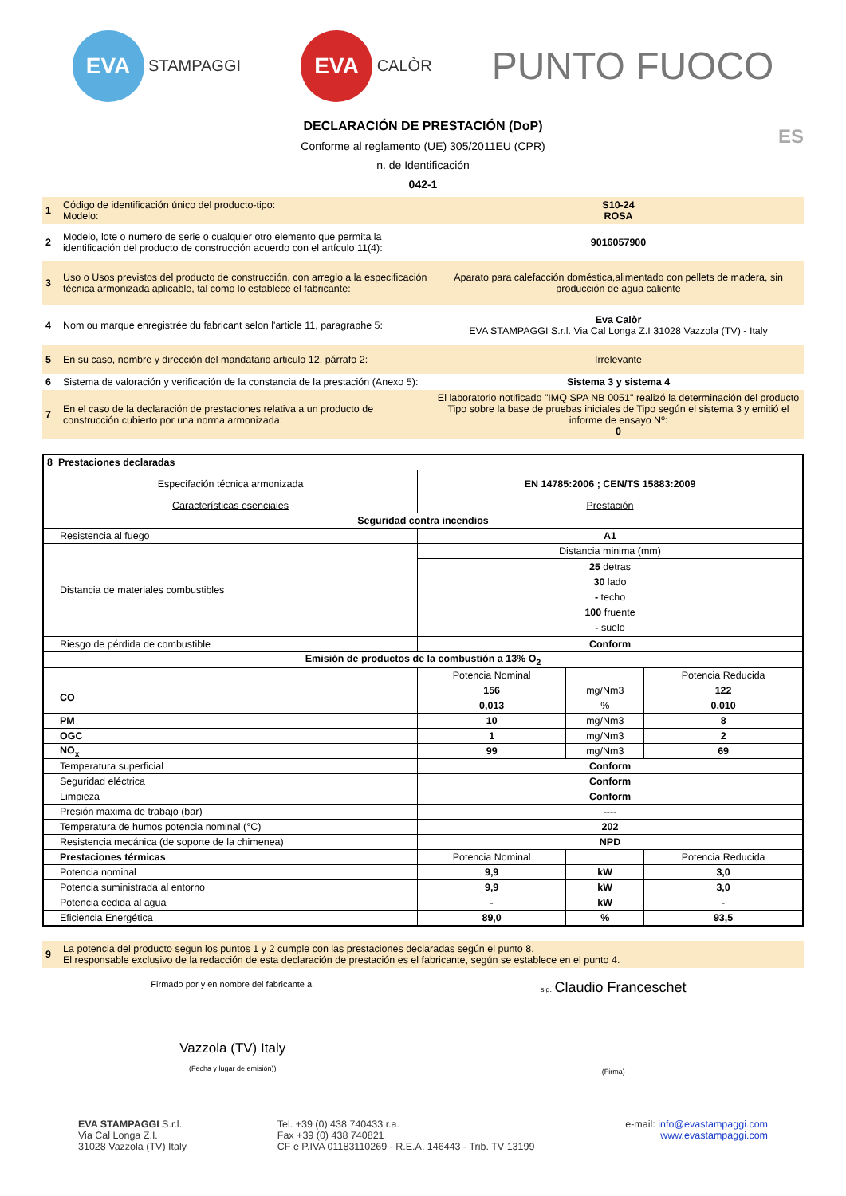EVA
STAMPAGGI
EVA
CALÒR
PUNTO FUOCO
ES
DECLARACIÓN DE PRESTACIÓN (DoP)
Conforme al reglamento (UE) 305/2011EU (CPR)
n. de Identificación
042-1
| 1 | Código de identificación único del producto-tipo: Modelo: | S10-24 ROSA |
| 2 | Modelo, lote o numero de serie o cualquier otro elemento que permita la identificación del producto de construcción acuerdo con el artículo 11(4): | 9016057900 |
| 3 | Uso o Usos previstos del producto de construcción, con arreglo a la especificación técnica armonizada aplicable, tal como lo establece el fabricante: | Aparato para calefacción doméstica,alimentado con pellets de madera, sin producción de agua caliente |
| 4 | Nom ou marque enregistrée du fabricant selon l'article 11, paragraphe 5: | Eva Calòr EVA STAMPAGGI S.r.l. Via Cal Longa Z.I 31028 Vazzola (TV) - Italy |
| 5 | En su caso, nombre y dirección del mandatario articulo 12, párrafo 2: | Irrelevante |
| 6 | Sistema de valoración y verificación de la constancia de la prestación (Anexo 5): | Sistema 3 y sistema 4 |
| 7 | En el caso de la declaración de prestaciones relativa a un producto de construcción cubierto por una norma armonizada: | El laboratorio notificado "IMQ SPA NB 0051" realizó la determinación del producto Tipo sobre la base de pruebas iniciales de Tipo según el sistema 3 y emitió el informe de ensayo Nº: 0 |
| 8 Prestaciones declaradas | | | |
| Especifación técnica armonizada | EN 14785:2006 ; CEN/TS 15883:2009 | | |
| Características esenciales | Prestación | | |
| Seguridad contra incendios | | | |
| Resistencia al fuego | A1 | | |
| Distancia de materiales combustibles | Distancia minima (mm) | | |
| | 25 detras 30 lado - techo 100 fruente - suelo | | |
| Riesgo de pérdida de combustible | Conform | | |
| Emisión de productos de la combustión a 13% O<sub>2</sub> | | | |
| | Potencia Nominal | | Potencia Reducida |
| CO | 156 | mg/Nm3 | 122 |
| | 0,013 | % | 0,010 |
| PM | 10 | mg/Nm3 | 8 |
| OGC | 1 | mg/Nm3 | 2 |
| NO<sub>x</sub> | 99 | mg/Nm3 | 69 |
| Temperatura superficial | Conform | | |
| Seguridad eléctrica | Conform | | |
| Limpieza | Conform | | |
| Presión maxima de trabajo (bar) | ---- | | |
| Temperatura de humos potencia nominal (°C) | 202 | | |
| Resistencia mecánica (de soporte de la chimenea) | NPD | | |
| Prestaciones térmicas | Potencia Nominal | | Potencia Reducida |
| Potencia nominal | 9,9 | kW | 3,0 |
| Potencia suministrada al entorno | 9,9 | kW | 3,0 |
| Potencia cedida al agua | - | kW | - |
| Eficiencia Energética | 89,0 | % | 93,5 |
| 9 | La potencia del producto segun los puntos 1 y 2 cumple con las prestaciones declaradas según el punto 8. El responsable exclusivo de la redacción de esta declaración de prestación es el fabricante, según se establece en el punto 4. |
Firmado por y en nombre del fabricante a:
Vazzola (TV) Italy
(Fecha y lugar de emisión))
sig. Claudio Franceschet
(Firma)
EVA STAMPAGGI S.r.l.
Via Cal Longa Z.I.
31028 Vazzola (TV) Italy
Tel. +39 (0) 438 740433 r.a.
Fax +39 (0) 438 740821
CF e P.IVA 01183110269 - R.E.A. 146443 - Trib. TV 13199
e-mail: info@evastampaggi.com
www.evastampaggi.com